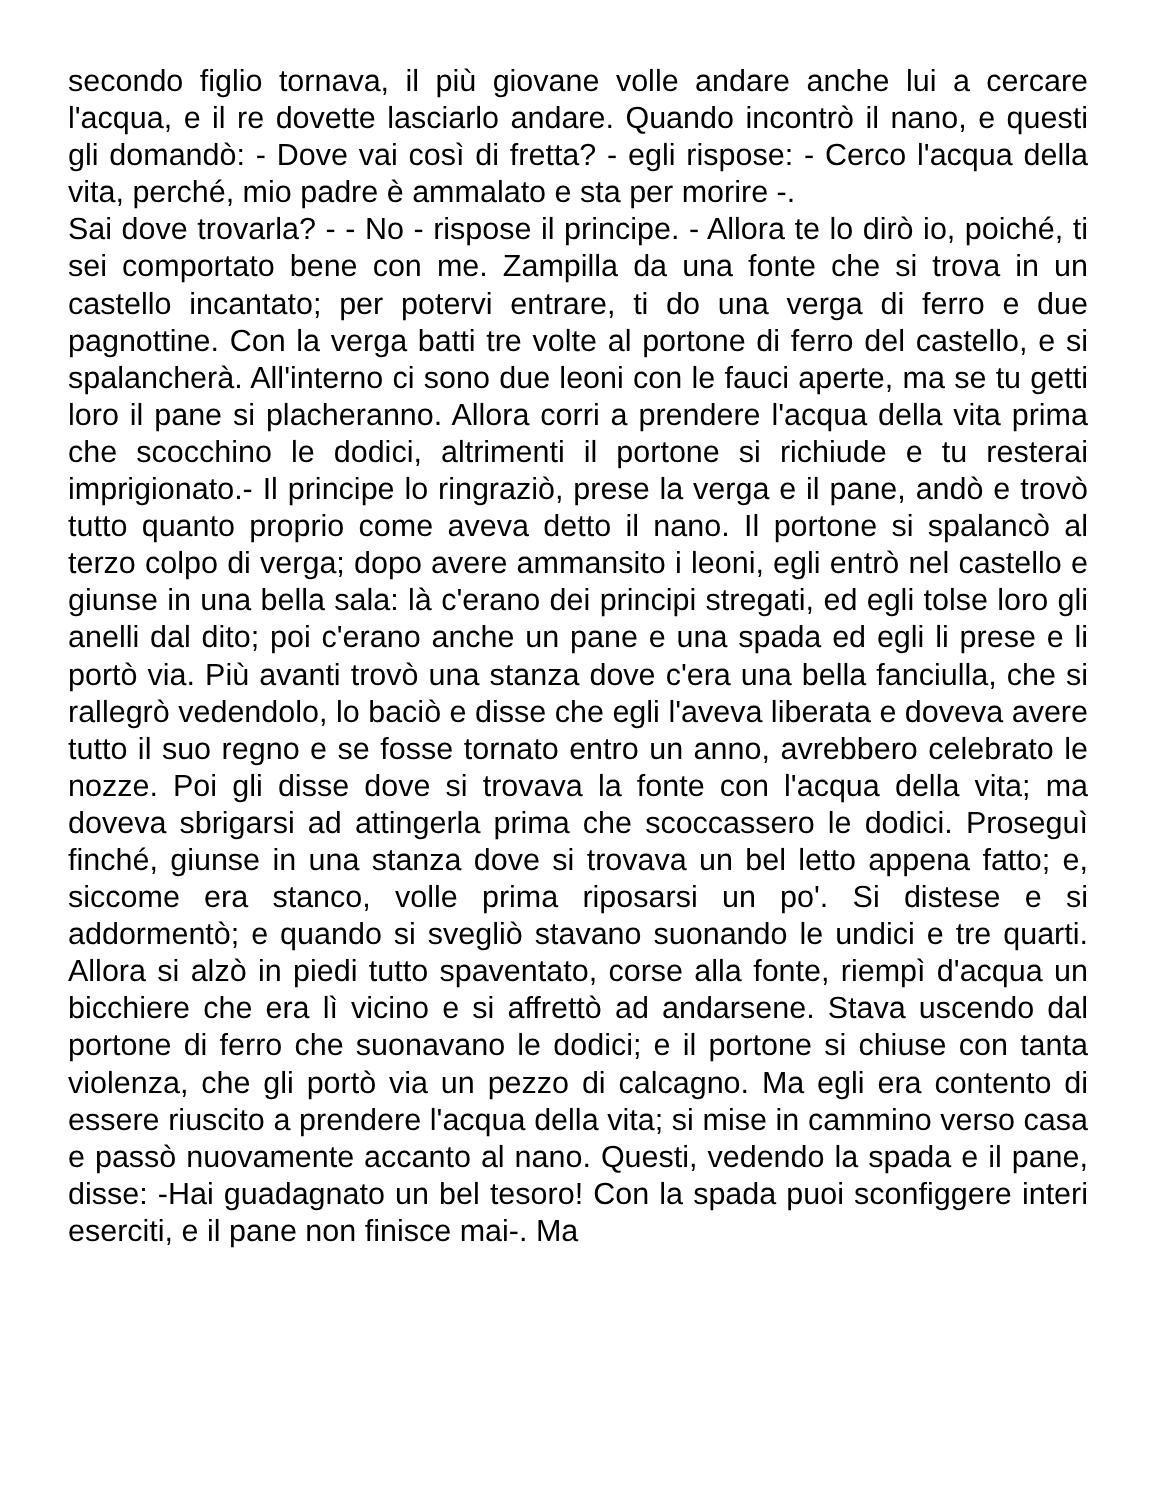secondo figlio tornava, il più giovane volle andare anche lui a cercare l'acqua, e il re dovette lasciarlo andare. Quando incontrò il nano, e questi gli domandò: - Dove vai così di fretta? - egli rispose: - Cerco l'acqua della vita, perché, mio padre è ammalato e sta per morire -.
Sai dove trovarla? - - No - rispose il principe. - Allora te lo dirò io, poiché, ti sei comportato bene con me. Zampilla da una fonte che si trova in un castello incantato; per potervi entrare, ti do una verga di ferro e due pagnottine. Con la verga batti tre volte al portone di ferro del castello, e si spalancherà. All'interno ci sono due leoni con le fauci aperte, ma se tu getti loro il pane si placheranno. Allora corri a prendere l'acqua della vita prima che scocchino le dodici, altrimenti il portone si richiude e tu resterai imprigionato.- Il principe lo ringraziò, prese la verga e il pane, andò e trovò tutto quanto proprio come aveva detto il nano. Il portone si spalancò al terzo colpo di verga; dopo avere ammansito i leoni, egli entrò nel castello e giunse in una bella sala: là c'erano dei principi stregati, ed egli tolse loro gli anelli dal dito; poi c'erano anche un pane e una spada ed egli li prese e li portò via. Più avanti trovò una stanza dove c'era una bella fanciulla, che si rallegrò vedendolo, lo baciò e disse che egli l'aveva liberata e doveva avere tutto il suo regno e se fosse tornato entro un anno, avrebbero celebrato le nozze. Poi gli disse dove si trovava la fonte con l'acqua della vita; ma doveva sbrigarsi ad attingerla prima che scoccassero le dodici. Proseguì finché, giunse in una stanza dove si trovava un bel letto appena fatto; e, siccome era stanco, volle prima riposarsi un po'. Si distese e si addormentò; e quando si svegliò stavano suonando le undici e tre quarti. Allora si alzò in piedi tutto spaventato, corse alla fonte, riempì d'acqua un bicchiere che era lì vicino e si affrettò ad andarsene. Stava uscendo dal portone di ferro che suonavano le dodici; e il portone si chiuse con tanta violenza, che gli portò via un pezzo di calcagno. Ma egli era contento di essere riuscito a prendere l'acqua della vita; si mise in cammino verso casa e passò nuovamente accanto al nano. Questi, vedendo la spada e il pane, disse: -Hai guadagnato un bel tesoro! Con la spada puoi sconfiggere interi eserciti, e il pane non finisce mai-. Ma